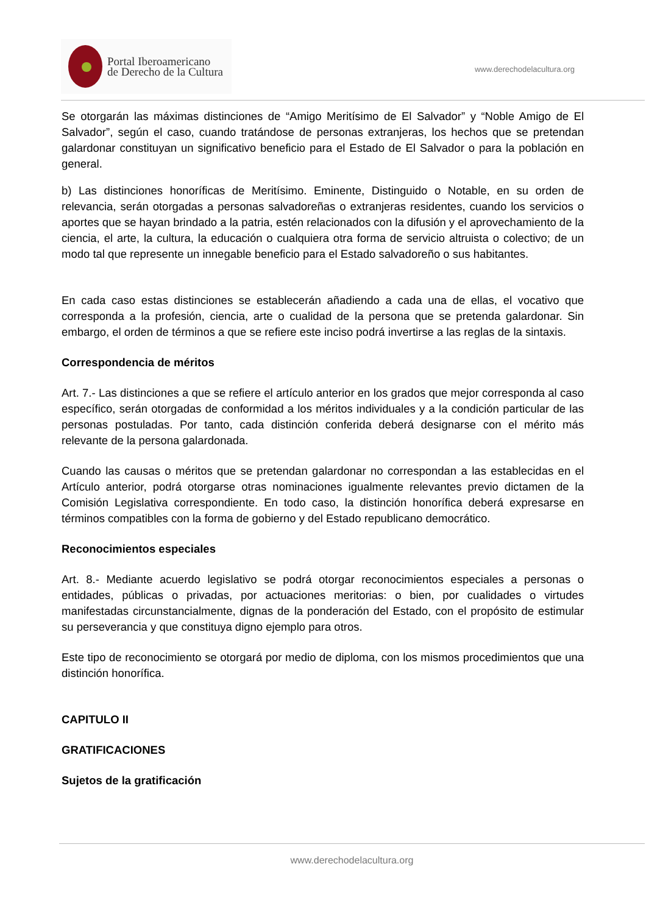Portal Iberoamericano
de Derecho de la Cultura
www.derechodelacultura.org
Se otorgarán las máximas distinciones de “Amigo Meritísimo de El Salvador” y “Noble Amigo de El Salvador”, según el caso, cuando tratándose de personas extranjeras, los hechos que se pretendan galardonar constituyan un significativo beneficio para el Estado de El Salvador o para la población en general.
b) Las distinciones honoríficas de Meritísimo. Eminente, Distinguido o Notable, en su orden de relevancia, serán otorgadas a personas salvadoreñas o extranjeras residentes, cuando los servicios o aportes que se hayan brindado a la patria, estén relacionados con la difusión y el aprovechamiento de la ciencia, el arte, la cultura, la educación o cualquiera otra forma de servicio altruista o colectivo; de un modo tal que represente un innegable beneficio para el Estado salvadoreño o sus habitantes.
En cada caso estas distinciones se establecerán añadiendo a cada una de ellas, el vocativo que corresponda a la profesión, ciencia, arte o cualidad de la persona que se pretenda galardonar. Sin embargo, el orden de términos a que se refiere este inciso podrá invertirse a las reglas de la sintaxis.
Correspondencia de méritos
Art. 7.- Las distinciones a que se refiere el artículo anterior en los grados que mejor corresponda al caso específico, serán otorgadas de conformidad a los méritos individuales y a la condición particular de las personas postuladas. Por tanto, cada distinción conferida deberá designarse con el mérito más relevante de la persona galardonada.
Cuando las causas o méritos que se pretendan galardonar no correspondan a las establecidas en el Artículo anterior, podrá otorgarse otras nominaciones igualmente relevantes previo dictamen de la Comisión Legislativa correspondiente. En todo caso, la distinción honorífica deberá expresarse en términos compatibles con la forma de gobierno y del Estado republicano democrático.
Reconocimientos especiales
Art. 8.- Mediante acuerdo legislativo se podrá otorgar reconocimientos especiales a personas o entidades, públicas o privadas, por actuaciones meritorias: o bien, por cualidades o virtudes manifestadas circunstancialmente, dignas de la ponderación del Estado, con el propósito de estimular su perseverancia y que constituya digno ejemplo para otros.
Este tipo de reconocimiento se otorgará por medio de diploma, con los mismos procedimientos que una distinción honorífica.
CAPITULO II
GRATIFICACIONES
Sujetos de la gratificación
www.derechodelacultura.org